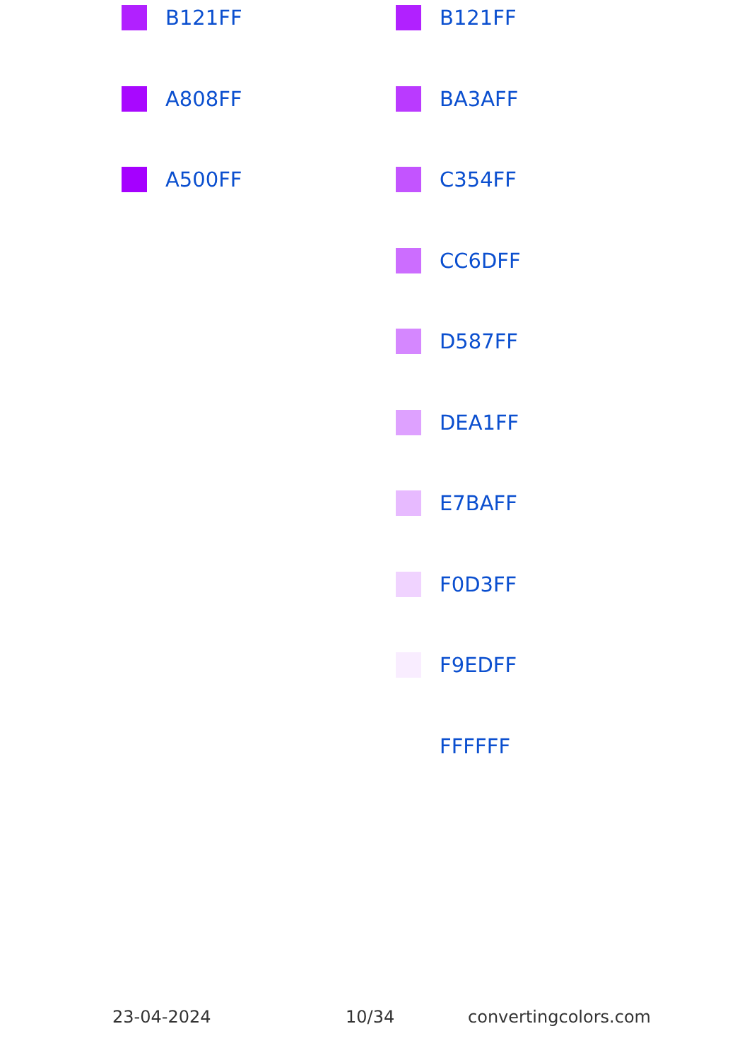B121FF
A808FF
A500FF
B121FF
BA3AFF
C354FF
CC6DFF
D587FF
DEA1FF
E7BAFF
F0D3FF
F9EDFF
FFFFFF
23-04-2024 10/34 convertingcolors.com